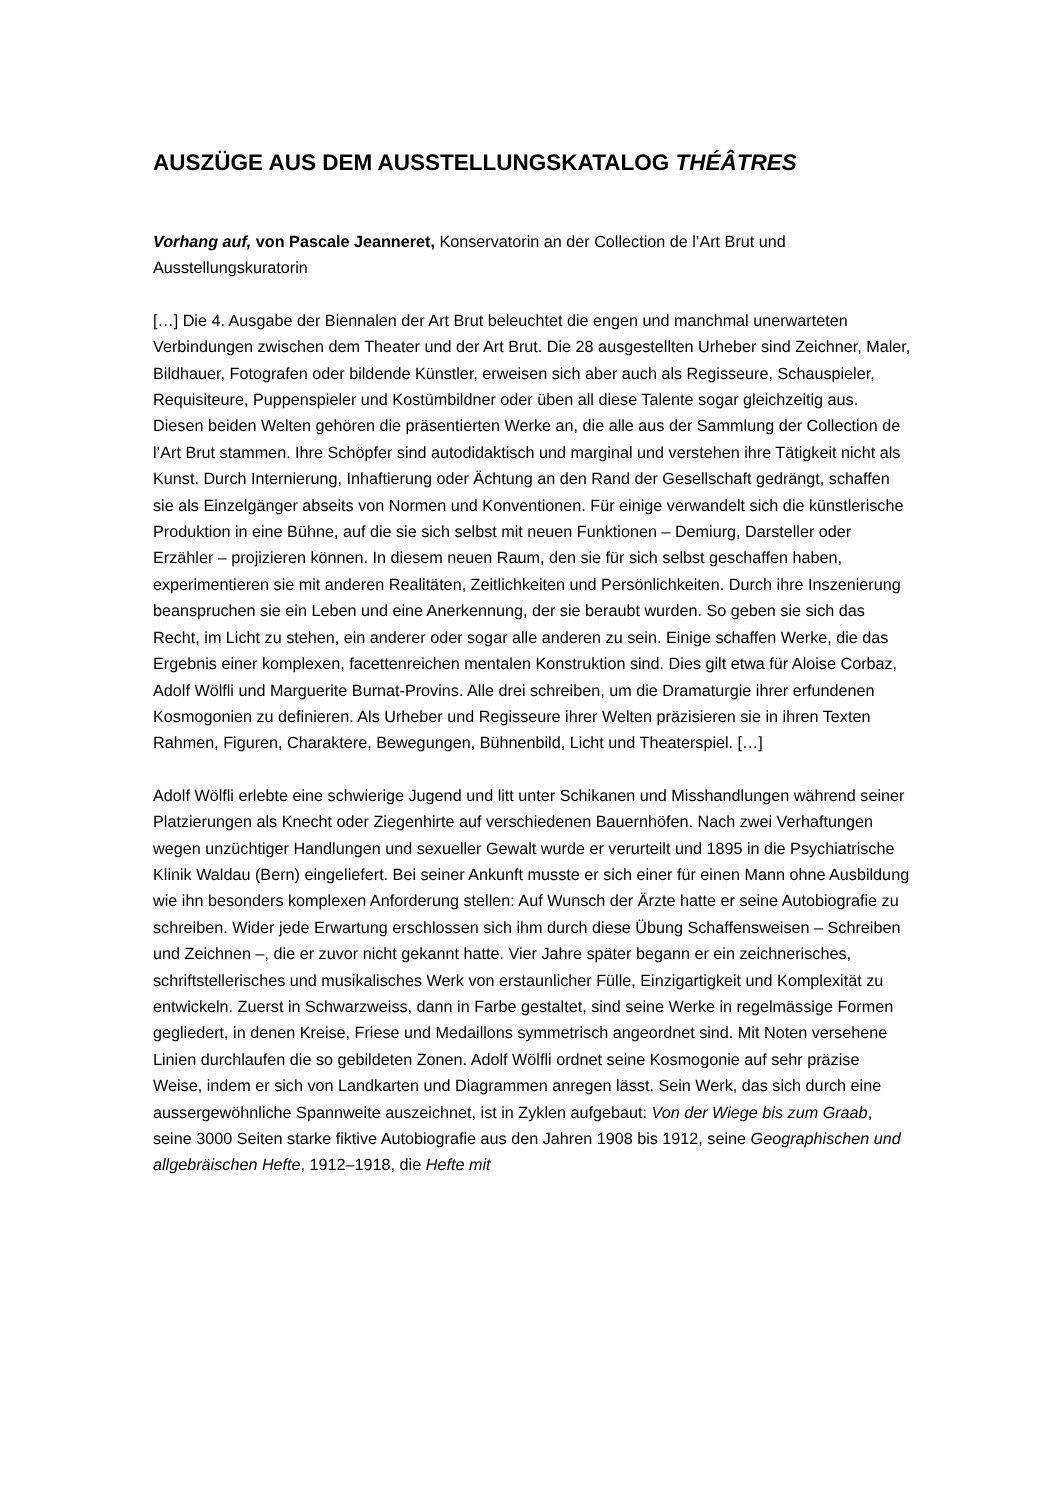AUSZÜGE AUS DEM AUSSTELLUNGSKATALOG THÉÂTRES
Vorhang auf, von Pascale Jeanneret, Konservatorin an der Collection de l’Art Brut und Ausstellungskuratorin
[…] Die 4. Ausgabe der Biennalen der Art Brut beleuchtet die engen und manchmal unerwarteten Verbindungen zwischen dem Theater und der Art Brut. Die 28 ausgestellten Urheber sind Zeichner, Maler, Bildhauer, Fotografen oder bildende Künstler, erweisen sich aber auch als Regisseure, Schauspieler, Requisiteure, Puppenspieler und Kostümbildner oder üben all diese Talente sogar gleichzeitig aus. Diesen beiden Welten gehören die präsentierten Werke an, die alle aus der Sammlung der Collection de l’Art Brut stammen. Ihre Schöpfer sind autodidaktisch und marginal und verstehen ihre Tätigkeit nicht als Kunst. Durch Internierung, Inhaftierung oder Ächtung an den Rand der Gesellschaft gedrängt, schaffen sie als Einzelgänger abseits von Normen und Konventionen. Für einige verwandelt sich die künstlerische Produktion in eine Bühne, auf die sie sich selbst mit neuen Funktionen – Demiurg, Darsteller oder Erzähler – projizieren können. In diesem neuen Raum, den sie für sich selbst geschaffen haben, experimentieren sie mit anderen Realitäten, Zeitlichkeiten und Persönlichkeiten. Durch ihre Inszenierung beanspruchen sie ein Leben und eine Anerkennung, der sie beraubt wurden. So geben sie sich das Recht, im Licht zu stehen, ein anderer oder sogar alle anderen zu sein. Einige schaffen Werke, die das Ergebnis einer komplexen, facettenreichen mentalen Konstruktion sind. Dies gilt etwa für Aloise Corbaz, Adolf Wölfli und Marguerite Burnat-Provins. Alle drei schreiben, um die Dramaturgie ihrer erfundenen Kosmogonien zu definieren. Als Urheber und Regisseure ihrer Welten präzisieren sie in ihren Texten Rahmen, Figuren, Charaktere, Bewegungen, Bühnenbild, Licht und Theaterspiel. […]
Adolf Wölfli erlebte eine schwierige Jugend und litt unter Schikanen und Misshandlungen während seiner Platzierungen als Knecht oder Ziegenhirte auf verschiedenen Bauernhöfen. Nach zwei Verhaftungen wegen unzüchtiger Handlungen und sexueller Gewalt wurde er verurteilt und 1895 in die Psychiatrische Klinik Waldau (Bern) eingeliefert. Bei seiner Ankunft musste er sich einer für einen Mann ohne Ausbildung wie ihn besonders komplexen Anforderung stellen: Auf Wunsch der Ärzte hatte er seine Autobiografie zu schreiben. Wider jede Erwartung erschlossen sich ihm durch diese Übung Schaffensweisen – Schreiben und Zeichnen –, die er zuvor nicht gekannt hatte. Vier Jahre später begann er ein zeichnerisches, schriftstellerisches und musikalisches Werk von erstaunlicher Fülle, Einzigartigkeit und Komplexität zu entwickeln. Zuerst in Schwarzweiss, dann in Farbe gestaltet, sind seine Werke in regelmässige Formen gegliedert, in denen Kreise, Friese und Medaillons symmetrisch angeordnet sind. Mit Noten versehene Linien durchlaufen die so gebildeten Zonen. Adolf Wölfli ordnet seine Kosmogonie auf sehr präzise Weise, indem er sich von Landkarten und Diagrammen anregen lässt. Sein Werk, das sich durch eine aussergewöhnliche Spannweite auszeichnet, ist in Zyklen aufgebaut: Von der Wiege bis zum Graab, seine 3000 Seiten starke fiktive Autobiografie aus den Jahren 1908 bis 1912, seine Geographischen und allgebräischen Hefte, 1912–1918, die Hefte mit